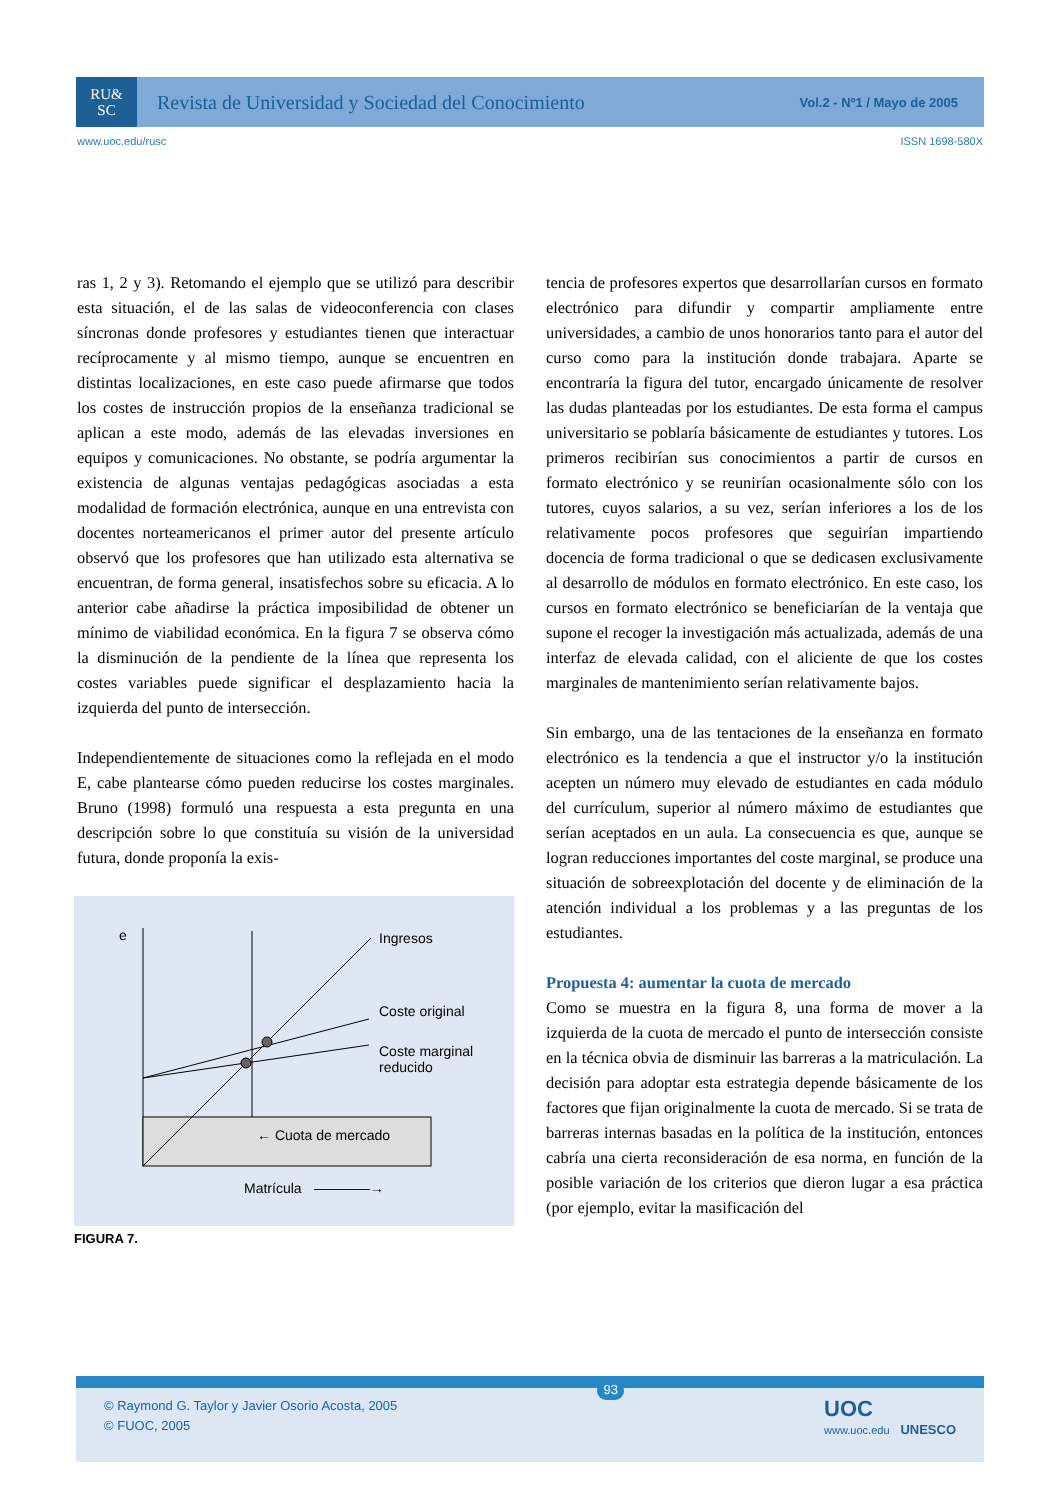RU&
SC
Revista de Universidad y Sociedad del Conocimiento
Vol.2 - Nº1 / Mayo de 2005
www.uoc.edu/rusc ISSN 1698-580X
ras 1, 2 y 3). Retomando el ejemplo que se utilizó para describir esta situación, el de las salas de videoconferencia con clases síncronas donde profesores y estudiantes tienen que interactuar recíprocamente y al mismo tiempo, aunque se encuentren en distintas localizaciones, en este caso puede afirmarse que todos los costes de instrucción propios de la enseñanza tradicional se aplican a este modo, además de las elevadas inversiones en equipos y comunicaciones. No obstante, se podría argumentar la existencia de algunas ventajas pedagógicas asociadas a esta modalidad de formación electrónica, aunque en una entrevista con docentes norteamericanos el primer autor del presente artículo observó que los profesores que han utilizado esta alternativa se encuentran, de forma general, insatisfechos sobre su eficacia. A lo anterior cabe añadirse la práctica imposibilidad de obtener un mínimo de viabilidad económica. En la figura 7 se observa cómo la disminución de la pendiente de la línea que representa los costes variables puede significar el desplazamiento hacia la izquierda del punto de intersección.
Independientemente de situaciones como la reflejada en el modo E, cabe plantearse cómo pueden reducirse los costes marginales. Bruno (1998) formuló una respuesta a esta pregunta en una descripción sobre lo que constituía su visión de la universidad futura, donde proponía la exis-
e
Ingresos
Coste original
Coste marginal
reducido
← Cuota de mercado
Matrícula
————→
FIGURA 7.
tencia de profesores expertos que desarrollarían cursos en formato electrónico para difundir y compartir ampliamente entre universidades, a cambio de unos honorarios tanto para el autor del curso como para la institución donde trabajara. Aparte se encontraría la figura del tutor, encargado únicamente de resolver las dudas planteadas por los estudiantes. De esta forma el campus universitario se poblaría básicamente de estudiantes y tutores. Los primeros recibirían sus conocimientos a partir de cursos en formato electrónico y se reunirían ocasionalmente sólo con los tutores, cuyos salarios, a su vez, serían inferiores a los de los relativamente pocos profesores que seguirían impartiendo docencia de forma tradicional o que se dedicasen exclusivamente al desarrollo de módulos en formato electrónico. En este caso, los cursos en formato electrónico se beneficiarían de la ventaja que supone el recoger la investigación más actualizada, además de una interfaz de elevada calidad, con el aliciente de que los costes marginales de mantenimiento serían relativamente bajos.
Sin embargo, una de las tentaciones de la enseñanza en formato electrónico es la tendencia a que el instructor y/o la institución acepten un número muy elevado de estudiantes en cada módulo del currículum, superior al número máximo de estudiantes que serían aceptados en un aula. La consecuencia es que, aunque se logran reducciones importantes del coste marginal, se produce una situación de sobreexplotación del docente y de eliminación de la atención individual a los problemas y a las preguntas de los estudiantes.
Propuesta 4: aumentar la cuota de mercado
Como se muestra en la figura 8, una forma de mover a la izquierda de la cuota de mercado el punto de intersección consiste en la técnica obvia de disminuir las barreras a la matriculación. La decisión para adoptar esta estrategia depende básicamente de los factores que fijan originalmente la cuota de mercado. Si se trata de barreras internas basadas en la política de la institución, entonces cabría una cierta reconsideración de esa norma, en función de la posible variación de los criterios que dieron lugar a esa práctica (por ejemplo, evitar la masificación del
© Raymond G. Taylor y Javier Osorio Acosta, 2005
© FUOC, 2005
93
UOC
www.uoc.edu UNESCO